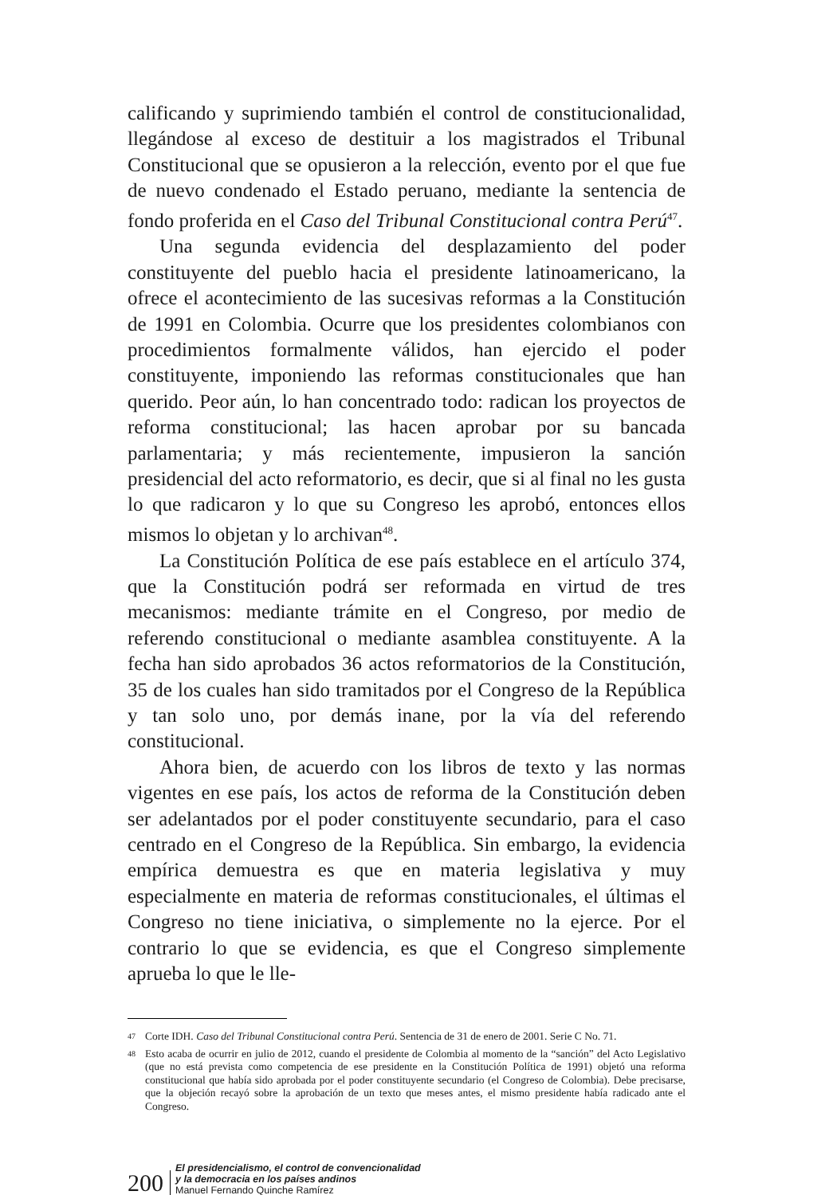calificando y suprimiendo también el control de constitucionalidad, llegándose al exceso de destituir a los magistrados el Tribunal Constitucional que se opusieron a la relección, evento por el que fue de nuevo condenado el Estado peruano, mediante la sentencia de fondo proferida en el Caso del Tribunal Constitucional contra Perú<sup>47</sup>.
Una segunda evidencia del desplazamiento del poder constituyente del pueblo hacia el presidente latinoamericano, la ofrece el acontecimiento de las sucesivas reformas a la Constitución de 1991 en Colombia. Ocurre que los presidentes colombianos con procedimientos formalmente válidos, han ejercido el poder constituyente, imponiendo las reformas constitucionales que han querido. Peor aún, lo han concentrado todo: radican los proyectos de reforma constitucional; las hacen aprobar por su bancada parlamentaria; y más recientemente, impusieron la sanción presidencial del acto reformatorio, es decir, que si al final no les gusta lo que radicaron y lo que su Congreso les aprobó, entonces ellos mismos lo objetan y lo archivan<sup>48</sup>.
La Constitución Política de ese país establece en el artículo 374, que la Constitución podrá ser reformada en virtud de tres mecanismos: mediante trámite en el Congreso, por medio de referendo constitucional o mediante asamblea constituyente. A la fecha han sido aprobados 36 actos reformatorios de la Constitución, 35 de los cuales han sido tramitados por el Congreso de la República y tan solo uno, por demás inane, por la vía del referendo constitucional.
Ahora bien, de acuerdo con los libros de texto y las normas vigentes en ese país, los actos de reforma de la Constitución deben ser adelantados por el poder constituyente secundario, para el caso centrado en el Congreso de la República. Sin embargo, la evidencia empírica demuestra es que en materia legislativa y muy especialmente en materia de reformas constitucionales, el últimas el Congreso no tiene iniciativa, o simplemente no la ejerce. Por el contrario lo que se evidencia, es que el Congreso simplemente aprueba lo que le lle-
47
Corte IDH. Caso del Tribunal Constitucional contra Perú. Sentencia de 31 de enero de 2001. Serie C No. 71.
48
Esto acaba de ocurrir en julio de 2012, cuando el presidente de Colombia al momento de la “sanción” del Acto Legislativo (que no está prevista como competencia de ese presidente en la Constitución Política de 1991) objetó una reforma constitucional que había sido aprobada por el poder constituyente secundario (el Congreso de Colombia). Debe precisarse, que la objeción recayó sobre la aprobación de un texto que meses antes, el mismo presidente había radicado ante el Congreso.
200
El presidencialismo, el control de convencionalidad
y la democracia en los países andinos
Manuel Fernando Quinche Ramírez